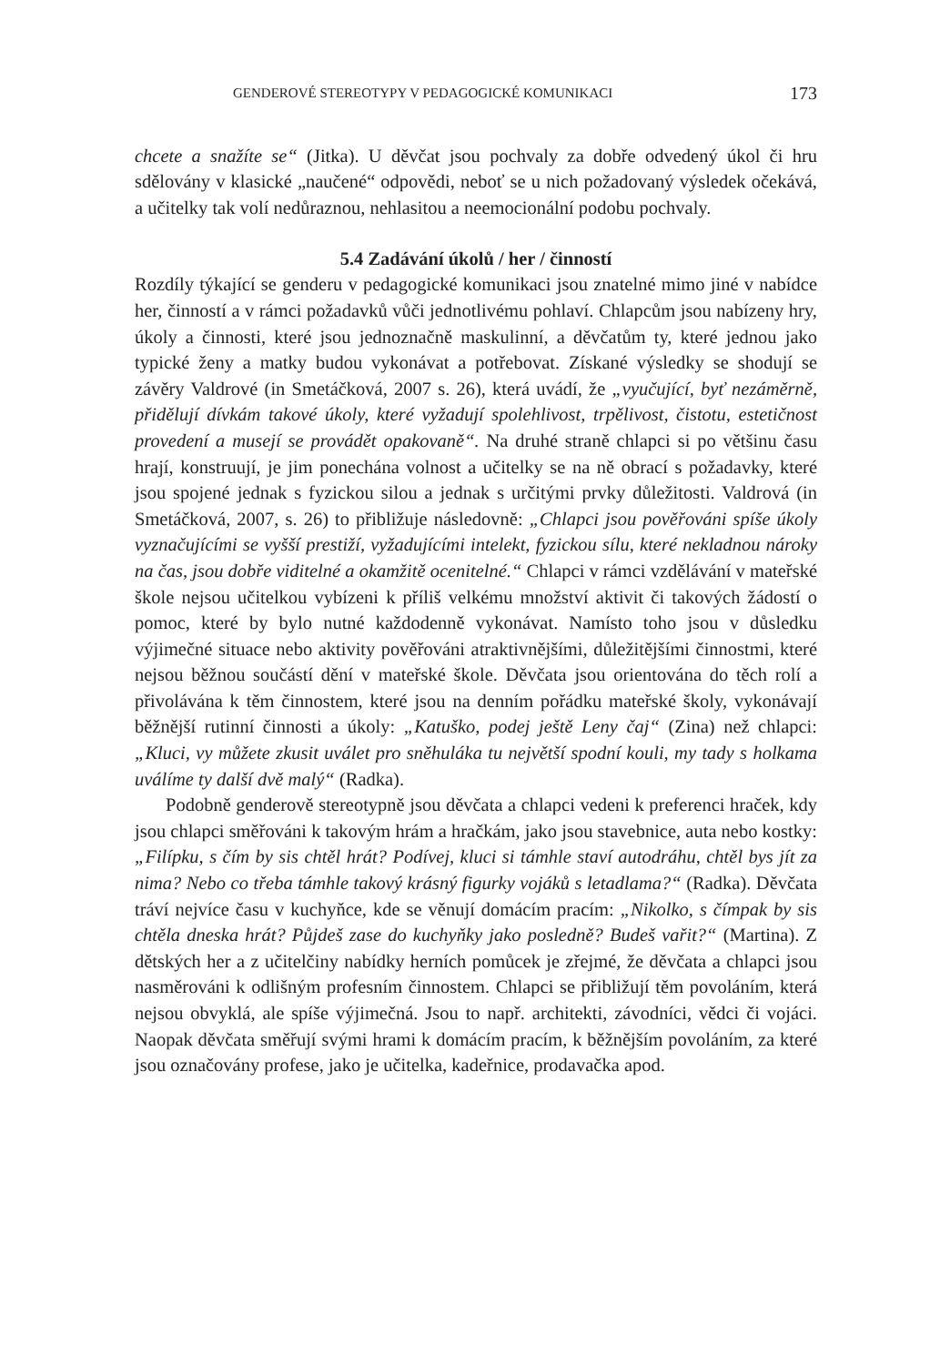GENDEROVÉ STEREOTYPY V PEDAGOGICKÉ KOMUNIKACI 173
chcete a snažíte se“ (Jitka). U děvčat jsou pochvaly za dobře odvedený úkol či hru sdělovány v klasické „naučené“ odpovědi, neboť se u nich požadovaný výsledek očekává, a učitelky tak volí nedůraznou, nehlasitou a neemocionální podobu pochvaly.
5.4 Zadávání úkolů / her / činností
Rozdíly týkající se genderu v pedagogické komunikaci jsou znatelné mimo jiné v nabídce her, činností a v rámci požadavků vůči jednotlivému pohlaví. Chlapcům jsou nabízeny hry, úkoly a činnosti, které jsou jednoznačně maskulinní, a děvčatům ty, které jednou jako typické ženy a matky budou vykonávat a potřebovat. Získané výsledky se shodují se závěry Valdrové (in Smetáčková, 2007 s. 26), která uvádí, že „vyučující, byť nezáměrně, přidělují dívkám takové úkoly, které vyžadují spolehlivost, trpělivost, čistotu, estetičnost provedení a musejí se provádět opakovaně“. Na druhé straně chlapci si po většinu času hrají, konstruují, je jim ponechána volnost a učitelky se na ně obrací s požadavky, které jsou spojené jednak s fyzickou silou a jednak s určitými prvky důležitosti. Valdrová (in Smetáčková, 2007, s. 26) to přibližuje následovně: „Chlapci jsou pověřováni spíše úkoly vyznačujícími se vyšší prestiží, vyžadujícími intelekt, fyzickou sílu, které nekladnou nároky na čas, jsou dobře viditelné a okamžitě ocenitelné.“ Chlapci v rámci vzdělávání v mateřské škole nejsou učitelkou vybízeni k příliš velkému množství aktivit či takových žádostí o pomoc, které by bylo nutné každodenně vykonávat. Namísto toho jsou v důsledku výjimečné situace nebo aktivity pověřováni atraktivnějšími, důležitějšími činnostmi, které nejsou běžnou součástí dění v mateřské škole. Děvčata jsou orientována do těch rolí a přivolávána k těm činnostem, které jsou na denním pořádku mateřské školy, vykonávají běžnější rutinní činnosti a úkoly: „Katuško, podej ještě Leny čaj“ (Zina) než chlapci: „Kluci, vy můžete zkusit uválet pro sněhuláka tu největší spodní kouli, my tady s holkama uválíme ty další dvě malý“ (Radka).
Podobně genderově stereotypně jsou děvčata a chlapci vedeni k preferenci hraček, kdy jsou chlapci směřováni k takovým hrám a hračkám, jako jsou stavebnice, auta nebo kostky: „Filípku, s čím by sis chtěl hrát? Podívej, kluci si támhle staví autodráhu, chtěl bys jít za nima? Nebo co třeba támhle takový krásný figurky vojáků s letadlama?“ (Radka). Děvčata tráví nejvíce času v kuchyňce, kde se věnují domácím pracím: „Nikolko, s čímpak by sis chtěla dneska hrát? Půjdeš zase do kuchyňky jako posledně? Budeš vařit?“ (Martina). Z dětských her a z učitelčiny nabídky herních pomůcek je zřejmé, že děvčata a chlapci jsou nasměrováni k odlišným profesním činnostem. Chlapci se přibližují těm povoláním, která nejsou obvyklá, ale spíše výjimečná. Jsou to např. architekti, závodníci, vědci či vojáci. Naopak děvčata směřují svými hrami k domácím pracím, k běžnějším povoláním, za které jsou označovány profese, jako je učitelka, kadeřnice, prodavačka apod.